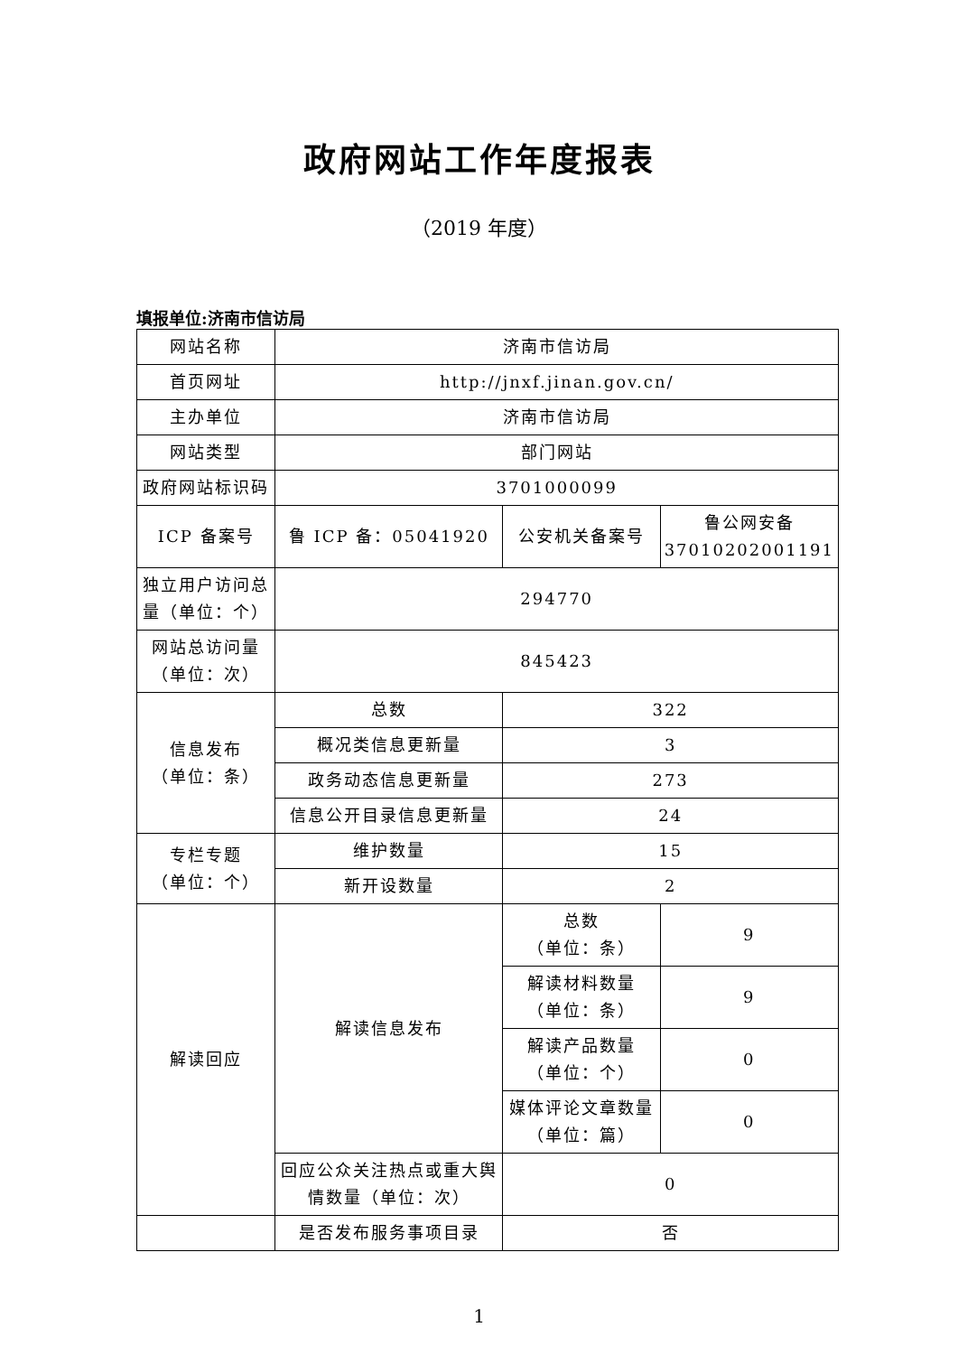政府网站工作年度报表
（2019 年度）
填报单位:济南市信访局
| 网站名称 | 济南市信访局 | | |
| 首页网址 | http://jnxf.jinan.gov.cn/ | | |
| 主办单位 | 济南市信访局 | | |
| 网站类型 | 部门网站 | | |
| 政府网站标识码 | 3701000099 | | |
| ICP 备案号 | 鲁 ICP 备：05041920 | 公安机关备案号 | 鲁公网安备 37010202001191 |
| 独立用户访问总量（单位：个） | 294770 | | |
| 网站总访问量（单位：次） | 845423 | | |
| 信息发布 （单位：条） | 总数 | 322 | |
| | 概况类信息更新量 | 3 | |
| | 政务动态信息更新量 | 273 | |
| | 信息公开目录信息更新量 | 24 | |
| 专栏专题 （单位：个） | 维护数量 | 15 | |
| | 新开设数量 | 2 | |
| 解读回应 | 解读信息发布 | 总数 （单位：条） | 9 |
| | | 解读材料数量 （单位：条） | 9 |
| | | 解读产品数量 （单位：个） | 0 |
| | | 媒体评论文章数量 （单位：篇） | 0 |
| | 回应公众关注热点或重大舆情数量（单位：次） | 0 | |
| | 是否发布服务事项目录 | 否 | |
1